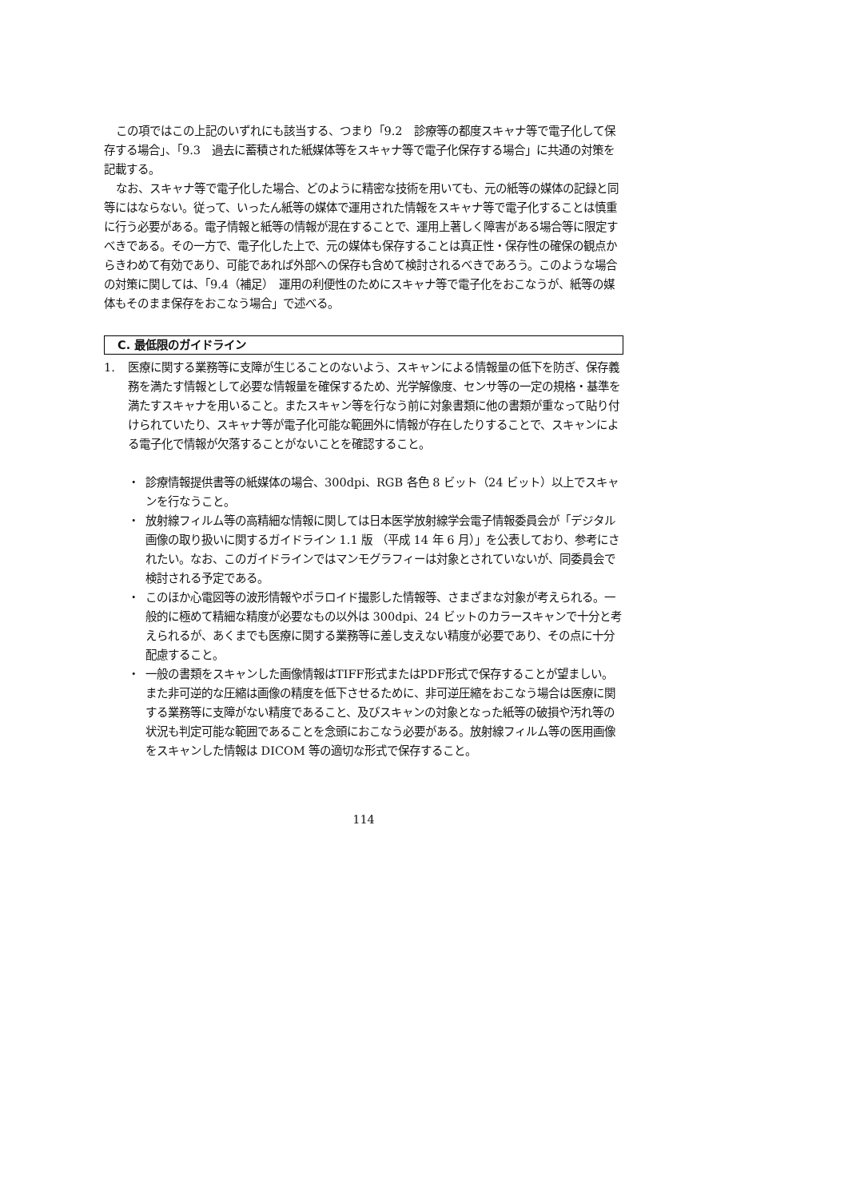この項ではこの上記のいずれにも該当する、つまり「9.2　診療等の都度スキャナ等で電子化して保存する場合」、「9.3　過去に蓄積された紙媒体等をスキャナ等で電子化保存する場合」に共通の対策を記載する。
なお、スキャナ等で電子化した場合、どのように精密な技術を用いても、元の紙等の媒体の記録と同等にはならない。従って、いったん紙等の媒体で運用された情報をスキャナ等で電子化することは慎重に行う必要がある。電子情報と紙等の情報が混在することで、運用上著しく障害がある場合等に限定すべきである。その一方で、電子化した上で、元の媒体も保存することは真正性・保存性の確保の観点からきわめて有効であり、可能であれば外部への保存も含めて検討されるべきであろう。このような場合の対策に関しては、「9.4（補足）　運用の利便性のためにスキャナ等で電子化をおこなうが、紙等の媒体もそのまま保存をおこなう場合」で述べる。
C. 最低限のガイドライン
1. 医療に関する業務等に支障が生じることのないよう、スキャンによる情報量の低下を防ぎ、保存義務を満たす情報として必要な情報量を確保するため、光学解像度、センサ等の一定の規格・基準を満たすスキャナを用いること。またスキャン等を行なう前に対象書類に他の書類が重なって貼り付けられていたり、スキャナ等が電子化可能な範囲外に情報が存在したりすることで、スキャンによる電子化で情報が欠落することがないことを確認すること。
・ 診療情報提供書等の紙媒体の場合、300dpi、RGB 各色 8 ビット（24 ビット）以上でスキャンを行なうこと。
・ 放射線フィルム等の高精細な情報に関しては日本医学放射線学会電子情報委員会が「デジタル画像の取り扱いに関するガイドライン 1.1 版 （平成 14 年 6 月）」を公表しており、参考にされたい。なお、このガイドラインではマンモグラフィーは対象とされていないが、同委員会で検討される予定である。
・ このほか心電図等の波形情報やポラロイド撮影した情報等、さまざまな対象が考えられる。一般的に極めて精細な精度が必要なもの以外は 300dpi、24 ビットのカラースキャンで十分と考えられるが、あくまでも医療に関する業務等に差し支えない精度が必要であり、その点に十分配慮すること。
・ 一般の書類をスキャンした画像情報はTIFF形式またはPDF形式で保存することが望ましい。また非可逆的な圧縮は画像の精度を低下させるために、非可逆圧縮をおこなう場合は医療に関する業務等に支障がない精度であること、及びスキャンの対象となった紙等の破損や汚れ等の状況も判定可能な範囲であることを念頭におこなう必要がある。放射線フィルム等の医用画像をスキャンした情報は DICOM 等の適切な形式で保存すること。
114